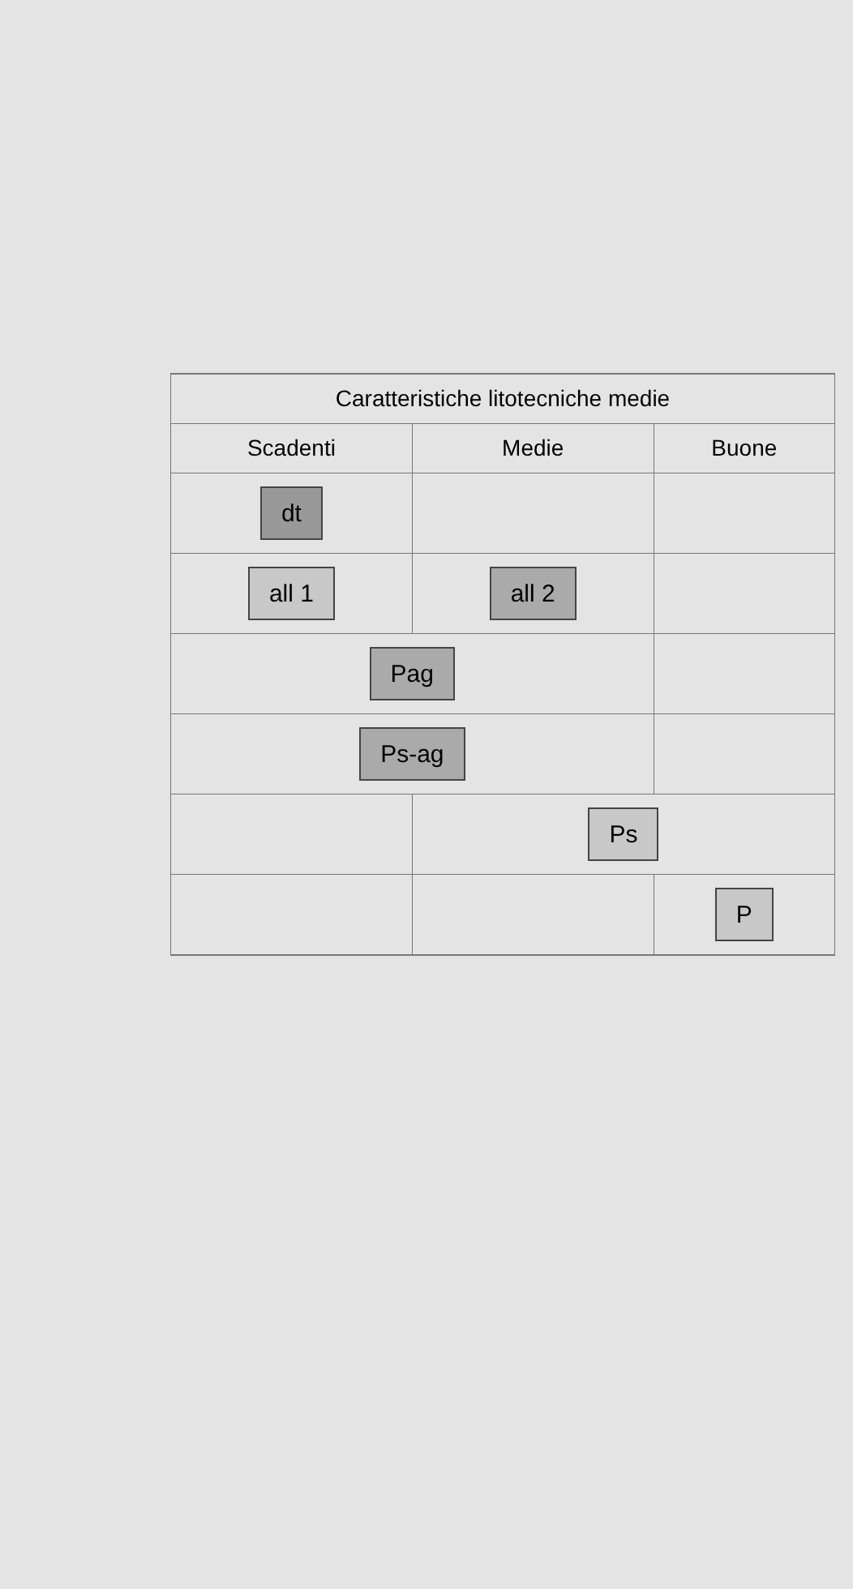| Caratteristiche litotecniche medie | | |
| --- | --- | --- |
| Scadenti | Medie | Buone |
| dt | | |
| all 1 | all 2 | |
| Pag | | |
| Ps-ag | | |
| | Ps | |
| | | P |